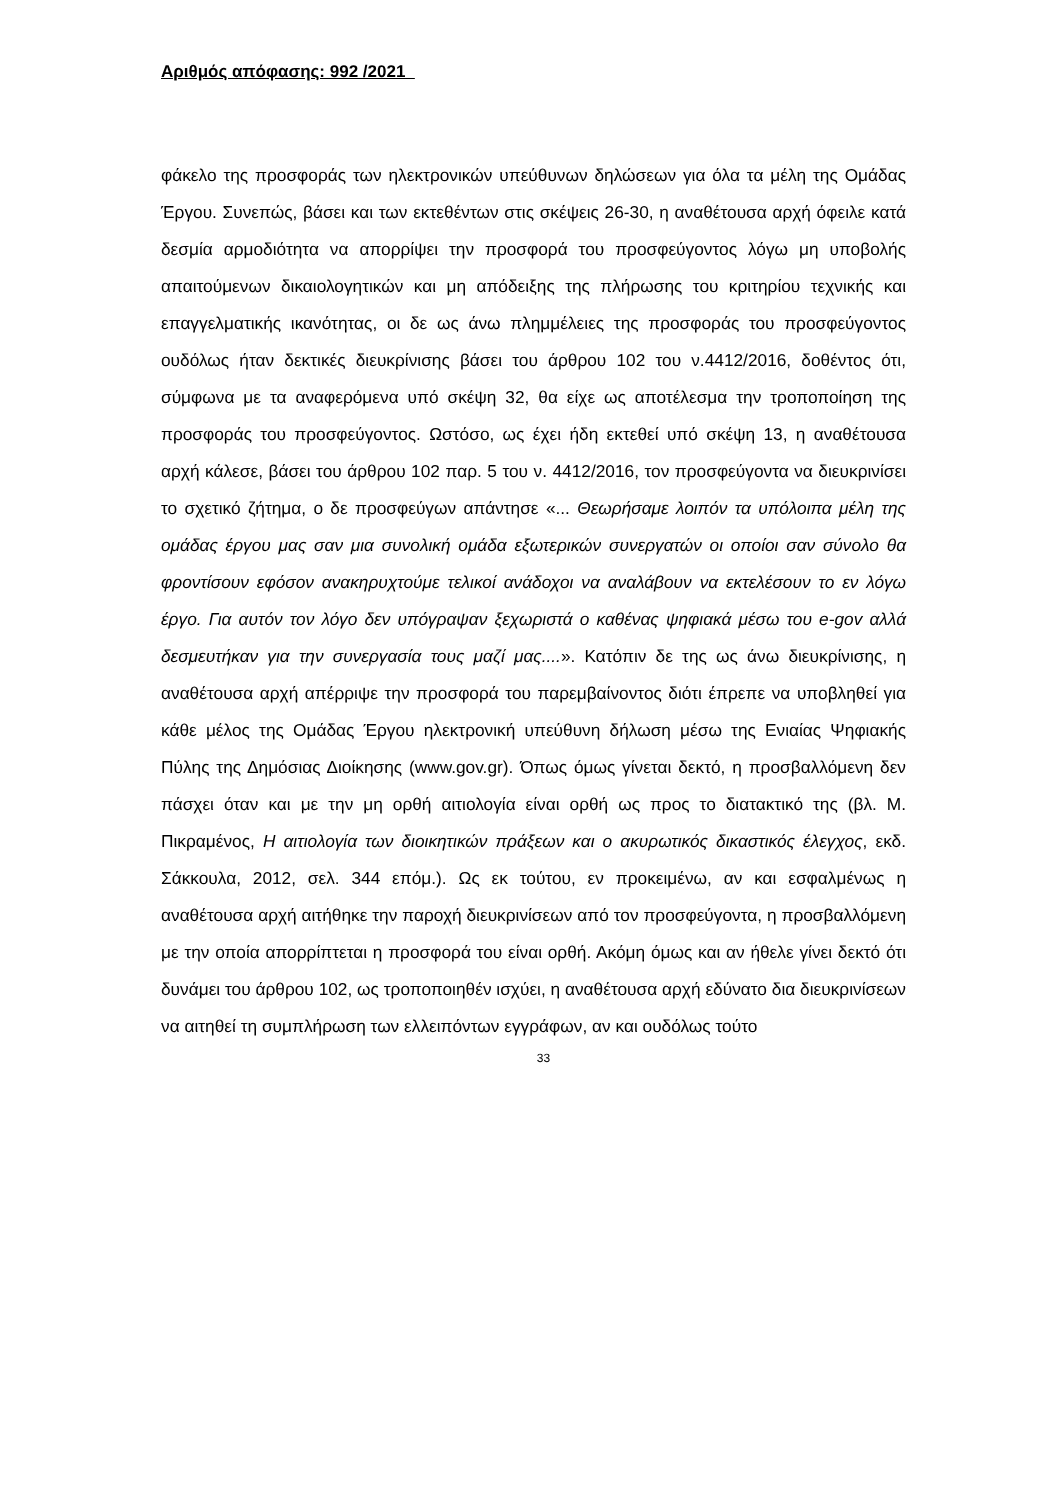Αριθμός απόφασης: 992 /2021
φάκελο της προσφοράς των ηλεκτρονικών υπεύθυνων δηλώσεων για όλα τα μέλη της Ομάδας Έργου. Συνεπώς, βάσει και των εκτεθέντων στις σκέψεις 26-30, η αναθέτουσα αρχή όφειλε κατά δεσμία αρμοδιότητα να απορρίψει την προσφορά του προσφεύγοντος λόγω μη υποβολής απαιτούμενων δικαιολογητικών και μη απόδειξης της πλήρωσης του κριτηρίου τεχνικής και επαγγελματικής ικανότητας, οι δε ως άνω πλημμέλειες της προσφοράς του προσφεύγοντος ουδόλως ήταν δεκτικές διευκρίνισης βάσει του άρθρου 102 του ν.4412/2016, δοθέντος ότι, σύμφωνα με τα αναφερόμενα υπό σκέψη 32, θα είχε ως αποτέλεσμα την τροποποίηση της προσφοράς του προσφεύγοντος. Ωστόσο, ως έχει ήδη εκτεθεί υπό σκέψη 13, η αναθέτουσα αρχή κάλεσε, βάσει του άρθρου 102 παρ. 5 του ν. 4412/2016, τον προσφεύγοντα να διευκρινίσει το σχετικό ζήτημα, ο δε προσφεύγων απάντησε «... Θεωρήσαμε λοιπόν τα υπόλοιπα μέλη της ομάδας έργου μας σαν μια συνολική ομάδα εξωτερικών συνεργατών οι οποίοι σαν σύνολο θα φροντίσουν εφόσον ανακηρυχτούμε τελικοί ανάδοχοι να αναλάβουν να εκτελέσουν το εν λόγω έργο. Για αυτόν τον λόγο δεν υπόγραψαν ξεχωριστά ο καθένας ψηφιακά μέσω του e-gov αλλά δεσμευτήκαν για την συνεργασία τους μαζί μας....». Κατόπιν δε της ως άνω διευκρίνισης, η αναθέτουσα αρχή απέρριψε την προσφορά του παρεμβαίνοντος διότι έπρεπε να υποβληθεί για κάθε μέλος της Ομάδας Έργου ηλεκτρονική υπεύθυνη δήλωση μέσω της Ενιαίας Ψηφιακής Πύλης της Δημόσιας Διοίκησης (www.gov.gr). Όπως όμως γίνεται δεκτό, η προσβαλλόμενη δεν πάσχει όταν και με την μη ορθή αιτιολογία είναι ορθή ως προς το διατακτικό της (βλ. Μ. Πικραμένος, Η αιτιολογία των διοικητικών πράξεων και ο ακυρωτικός δικαστικός έλεγχος, εκδ. Σάκκουλα, 2012, σελ. 344 επόμ.). Ως εκ τούτου, εν προκειμένω, αν και εσφαλμένως η αναθέτουσα αρχή αιτήθηκε την παροχή διευκρινίσεων από τον προσφεύγοντα, η προσβαλλόμενη με την οποία απορρίπτεται η προσφορά του είναι ορθή. Ακόμη όμως και αν ήθελε γίνει δεκτό ότι δυνάμει του άρθρου 102, ως τροποποιηθέν ισχύει, η αναθέτουσα αρχή εδύνατο δια διευκρινίσεων να αιτηθεί τη συμπλήρωση των ελλειπόντων εγγράφων, αν και ουδόλως τούτο
33